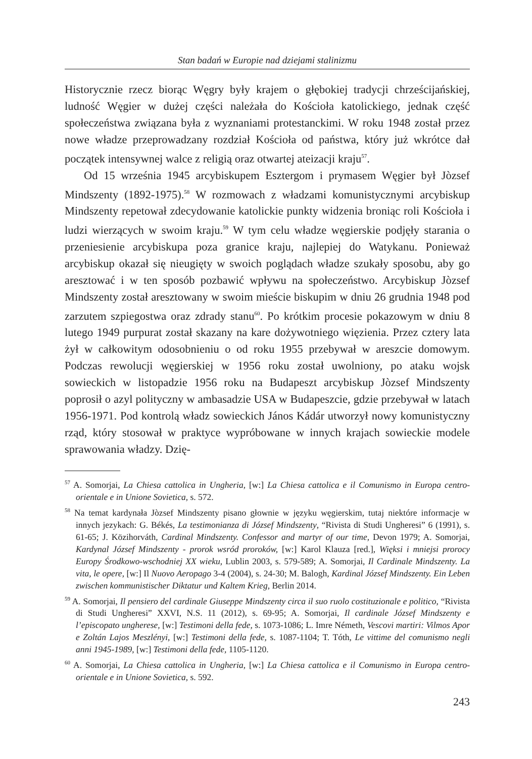Stan badań w Europie nad dziejami stalinizmu
Historycznie rzecz biorąc Węgry były krajem o głębokiej tradycji chrześcijańskiej, ludność Węgier w dużej części należała do Kościoła katolickiego, jednak część społeczeństwa związana była z wyznaniami protestanckimi. W roku 1948 został przez nowe władze przeprowadzany rozdział Kościoła od państwa, który już wkrótce dał początek intensywnej walce z religią oraz otwartej ateizacji kraju<sup>57</sup>.
Od 15 września 1945 arcybiskupem Esztergom i prymasem Węgier był Jòzsef Mindszenty (1892-1975).<sup>58</sup> W rozmowach z władzami komunistycznymi arcybiskup Mindszenty repetował zdecydowanie katolickie punkty widzenia broniąc roli Kościoła i ludzi wierzących w swoim kraju.<sup>59</sup> W tym celu władze węgierskie podjęły starania o przeniesienie arcybiskupa poza granice kraju, najlepiej do Watykanu. Ponieważ arcybiskup okazał się nieugięty w swoich poglądach władze szukały sposobu, aby go aresztować i w ten sposób pozbawić wpływu na społeczeństwo. Arcybiskup Jòzsef Mindszenty został aresztowany w swoim mieście biskupim w dniu 26 grudnia 1948 pod zarzutem szpiegostwa oraz zdrady stanu<sup>60</sup>. Po krótkim procesie pokazowym w dniu 8 lutego 1949 purpurat został skazany na kare dożywotniego więzienia. Przez cztery lata żył w całkowitym odosobnieniu o od roku 1955 przebywał w areszcie domowym. Podczas rewolucji węgierskiej w 1956 roku został uwolniony, po ataku wojsk sowieckich w listopadzie 1956 roku na Budapeszt arcybiskup Jòzsef Mindszenty poprosił o azyl polityczny w ambasadzie USA w Budapeszcie, gdzie przebywał w latach 1956-1971. Pod kontrolą władz sowieckich János Kádár utworzył nowy komunistyczny rząd, który stosował w praktyce wypróbowane w innych krajach sowieckie modele sprawowania władzy. Dzię-
<sup>57</sup> A. Somorjai, La Chiesa cattolica in Ungheria, [w:] La Chiesa cattolica e il Comunismo in Europa centro-orientale e in Unione Sovietica, s. 572.
<sup>58</sup> Na temat kardynała Jòzsef Mindszenty pisano głownie w języku węgierskim, tutaj niektóre informacje w innych jezykach: G. Békés, La testimonianza di József Mindszenty, “Rivista di Studi Ungheresi” 6 (1991), s. 61-65; J. Közihorváth, Cardinal Mindszenty. Confessor and martyr of our time, Devon 1979; A. Somorjai, Kardynal József Mindszenty - prorok wsród proroków, [w:] Karol Klauza [red.], Więksi i mniejsi prorocy Europy Środkowo-wschodniej XX wieku, Lublin 2003, s. 579-589; A. Somorjai, Il Cardinale Mindszenty. La vita, le opere, [w:] Il Nuovo Aeropago 3-4 (2004), s. 24-30; M. Balogh, Kardinal József Mindszenty. Ein Leben zwischen kommunistischer Diktatur und Kaltem Krieg, Berlin 2014.
<sup>59</sup> A. Somorjai, Il pensiero del cardinale Giuseppe Mindszenty circa il suo ruolo costituzionale e politico, “Rivista di Studi Ungheresi” XXVI, N.S. 11 (2012), s. 69-95; A. Somorjai, Il cardinale József Mindszenty e l’episcopato ungherese, [w:] Testimoni della fede, s. 1073-1086; L. Imre Németh, Vescovi martiri: Vilmos Apor e Zoltán Lajos Meszlényi, [w:] Testimoni della fede, s. 1087-1104; T. Tóth, Le vittime del comunismo negli anni 1945-1989, [w:] Testimoni della fede, 1105-1120.
<sup>60</sup> A. Somorjai, La Chiesa cattolica in Ungheria, [w:] La Chiesa cattolica e il Comunismo in Europa centro-orientale e in Unione Sovietica, s. 592.
243